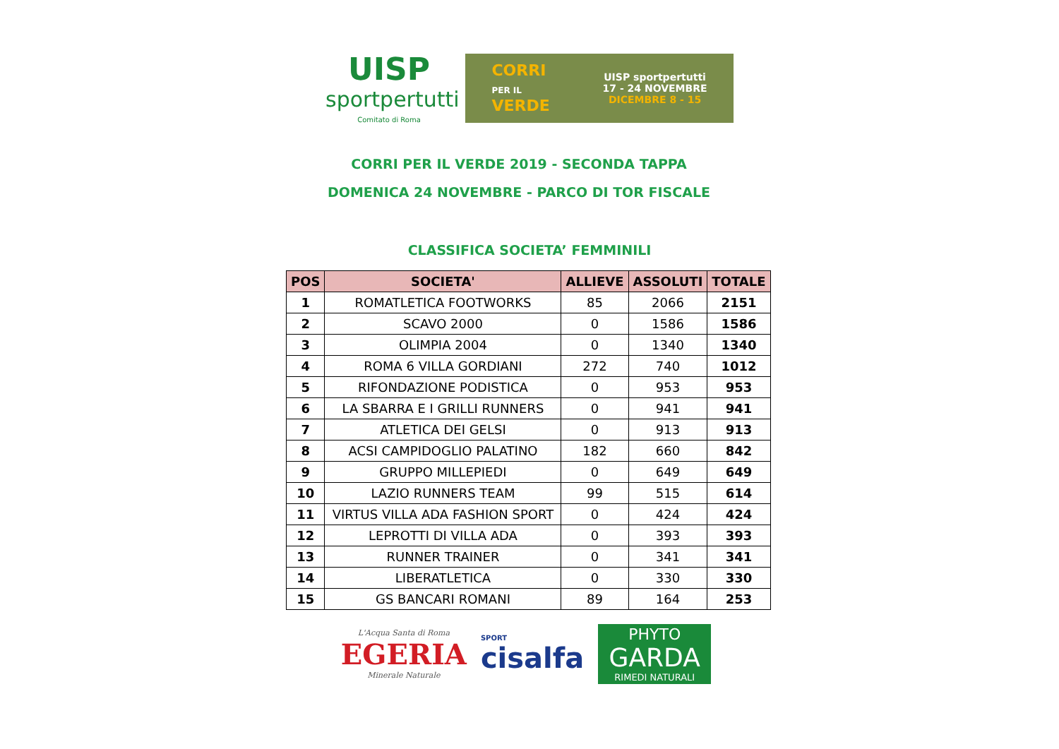UISP
sportpertutti
Comitato di Roma
CORRI
PER IL
VERDE
UISP sportpertutti
17 - 24 NOVEMBRE
DICEMBRE 8 - 15
CORRI PER IL VERDE 2019 - SECONDA TAPPA
DOMENICA 24 NOVEMBRE - PARCO DI TOR FISCALE
CLASSIFICA SOCIETA’ FEMMINILI
| POS | SOCIETA' | ALLIEVE | ASSOLUTI | TOTALE |
| --- | --- | --- | --- | --- |
| 1 | ROMATLETICA FOOTWORKS | 85 | 2066 | 2151 |
| 2 | SCAVO 2000 | 0 | 1586 | 1586 |
| 3 | OLIMPIA 2004 | 0 | 1340 | 1340 |
| 4 | ROMA 6 VILLA GORDIANI | 272 | 740 | 1012 |
| 5 | RIFONDAZIONE PODISTICA | 0 | 953 | 953 |
| 6 | LA SBARRA E I GRILLI RUNNERS | 0 | 941 | 941 |
| 7 | ATLETICA DEI GELSI | 0 | 913 | 913 |
| 8 | ACSI CAMPIDOGLIO PALATINO | 182 | 660 | 842 |
| 9 | GRUPPO MILLEPIEDI | 0 | 649 | 649 |
| 10 | LAZIO RUNNERS TEAM | 99 | 515 | 614 |
| 11 | VIRTUS VILLA ADA FASHION SPORT | 0 | 424 | 424 |
| 12 | LEPROTTI DI VILLA ADA | 0 | 393 | 393 |
| 13 | RUNNER TRAINER | 0 | 341 | 341 |
| 14 | LIBERATLETICA | 0 | 330 | 330 |
| 15 | GS BANCARI ROMANI | 89 | 164 | 253 |
L'Acqua Santa di Roma
EGERIA
Minerale Naturale
SPORT
cisalfa
PHYTO
GARDA
RIMEDI NATURALI